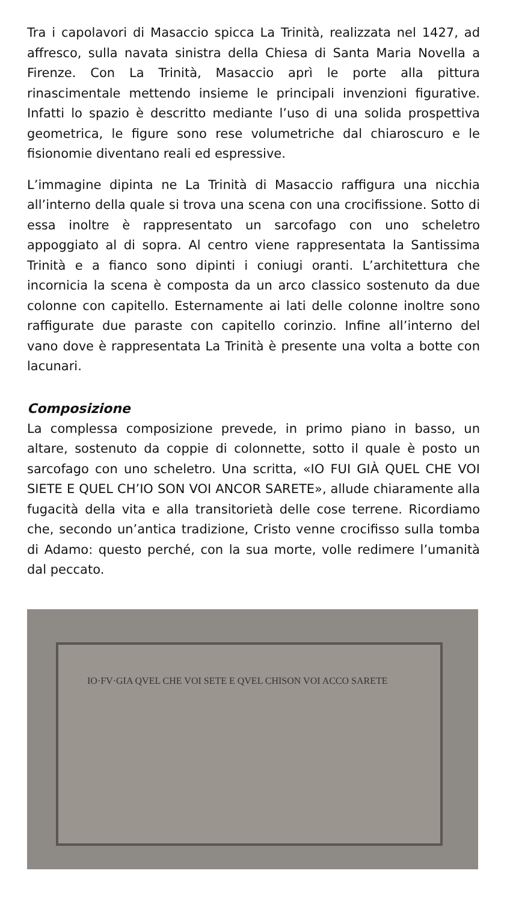Tra i capolavori di Masaccio spicca La Trinità, realizzata nel 1427, ad affresco, sulla navata sinistra della Chiesa di Santa Maria Novella a Firenze. Con La Trinità, Masaccio aprì le porte alla pittura rinascimentale mettendo insieme le principali invenzioni figurative. Infatti lo spazio è descritto mediante l’uso di una solida prospettiva geometrica, le figure sono rese volumetriche dal chiaroscuro e le fisionomie diventano reali ed espressive.
L’immagine dipinta ne La Trinità di Masaccio raffigura una nicchia all’interno della quale si trova una scena con una crocifissione. Sotto di essa inoltre è rappresentato un sarcofago con uno scheletro appoggiato al di sopra. Al centro viene rappresentata la Santissima Trinità e a fianco sono dipinti i coniugi oranti. L’architettura che incornicia la scena è composta da un arco classico sostenuto da due colonne con capitello. Esternamente ai lati delle colonne inoltre sono raffigurate due paraste con capitello corinzio. Infine all’interno del vano dove è rappresentata La Trinità è presente una volta a botte con lacunari.
Composizione
La complessa composizione prevede, in primo piano in basso, un altare, sostenuto da coppie di colonnette, sotto il quale è posto un sarcofago con uno scheletro. Una scritta, «IO FUI GIÀ QUEL CHE VOI SIETE E QUEL CH’IO SON VOI ANCOR SARETE», allude chiaramente alla fugacità della vita e alla transitorietà delle cose terrene. Ricordiamo che, secondo un’antica tradizione, Cristo venne crocifisso sulla tomba di Adamo: questo perché, con la sua morte, volle redimere l’umanità dal peccato.
IO·FV·GIA QVEL CHE VOI SETE E QVEL CHISON VOI ACCO SARETE